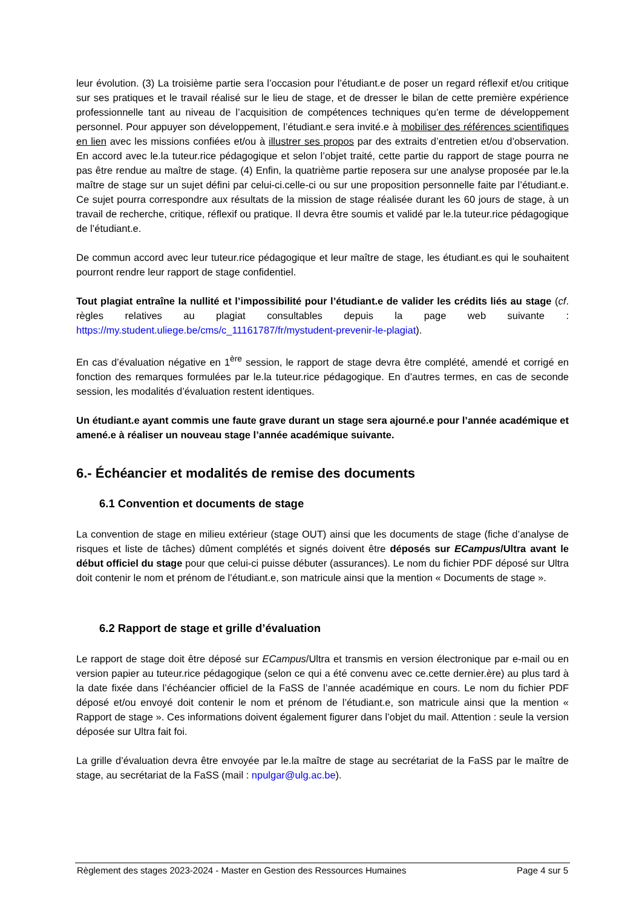leur évolution. (3) La troisième partie sera l’occasion pour l’étudiant.e de poser un regard réflexif et/ou critique sur ses pratiques et le travail réalisé sur le lieu de stage, et de dresser le bilan de cette première expérience professionnelle tant au niveau de l’acquisition de compétences techniques qu’en terme de développement personnel. Pour appuyer son développement, l’étudiant.e sera invité.e à mobiliser des références scientifiques en lien avec les missions confiées et/ou à illustrer ses propos par des extraits d’entretien et/ou d’observation. En accord avec le.la tuteur.rice pédagogique et selon l’objet traité, cette partie du rapport de stage pourra ne pas être rendue au maître de stage. (4) Enfin, la quatrième partie reposera sur une analyse proposée par le.la maître de stage sur un sujet défini par celui-ci.celle-ci ou sur une proposition personnelle faite par l’étudiant.e. Ce sujet pourra correspondre aux résultats de la mission de stage réalisée durant les 60 jours de stage, à un travail de recherche, critique, réflexif ou pratique. Il devra être soumis et validé par le.la tuteur.rice pédagogique de l’étudiant.e.
De commun accord avec leur tuteur.rice pédagogique et leur maître de stage, les étudiant.es qui le souhaitent pourront rendre leur rapport de stage confidentiel.
Tout plagiat entraîne la nullité et l’impossibilité pour l’étudiant.e de valider les crédits liés au stage (cf. règles relatives au plagiat consultables depuis la page web suivante : https://my.student.uliege.be/cms/c_11161787/fr/mystudent-prevenir-le-plagiat).
En cas d’évaluation négative en 1<sup>ère</sup> session, le rapport de stage devra être complété, amendé et corrigé en fonction des remarques formulées par le.la tuteur.rice pédagogique. En d’autres termes, en cas de seconde session, les modalités d’évaluation restent identiques.
Un étudiant.e ayant commis une faute grave durant un stage sera ajourné.e pour l’année académique et amené.e à réaliser un nouveau stage l’année académique suivante.
6.- Échéancier et modalités de remise des documents
6.1 Convention et documents de stage
La convention de stage en milieu extérieur (stage OUT) ainsi que les documents de stage (fiche d’analyse de risques et liste de tâches) dûment complétés et signés doivent être déposés sur ECampus/Ultra avant le début officiel du stage pour que celui-ci puisse débuter (assurances). Le nom du fichier PDF déposé sur Ultra doit contenir le nom et prénom de l’étudiant.e, son matricule ainsi que la mention « Documents de stage ».
6.2 Rapport de stage et grille d’évaluation
Le rapport de stage doit être déposé sur ECampus/Ultra et transmis en version électronique par e-mail ou en version papier au tuteur.rice pédagogique (selon ce qui a été convenu avec ce.cette dernier.ère) au plus tard à la date fixée dans l’échéancier officiel de la FaSS de l’année académique en cours. Le nom du fichier PDF déposé et/ou envoyé doit contenir le nom et prénom de l’étudiant.e, son matricule ainsi que la mention « Rapport de stage ». Ces informations doivent également figurer dans l’objet du mail. Attention : seule la version déposée sur Ultra fait foi.
La grille d’évaluation devra être envoyée par le.la maître de stage au secrétariat de la FaSS par le maître de stage, au secrétariat de la FaSS (mail : npulgar@ulg.ac.be).
Règlement des stages 2023-2024 - Master en Gestion des Ressources Humaines Page 4 sur 5